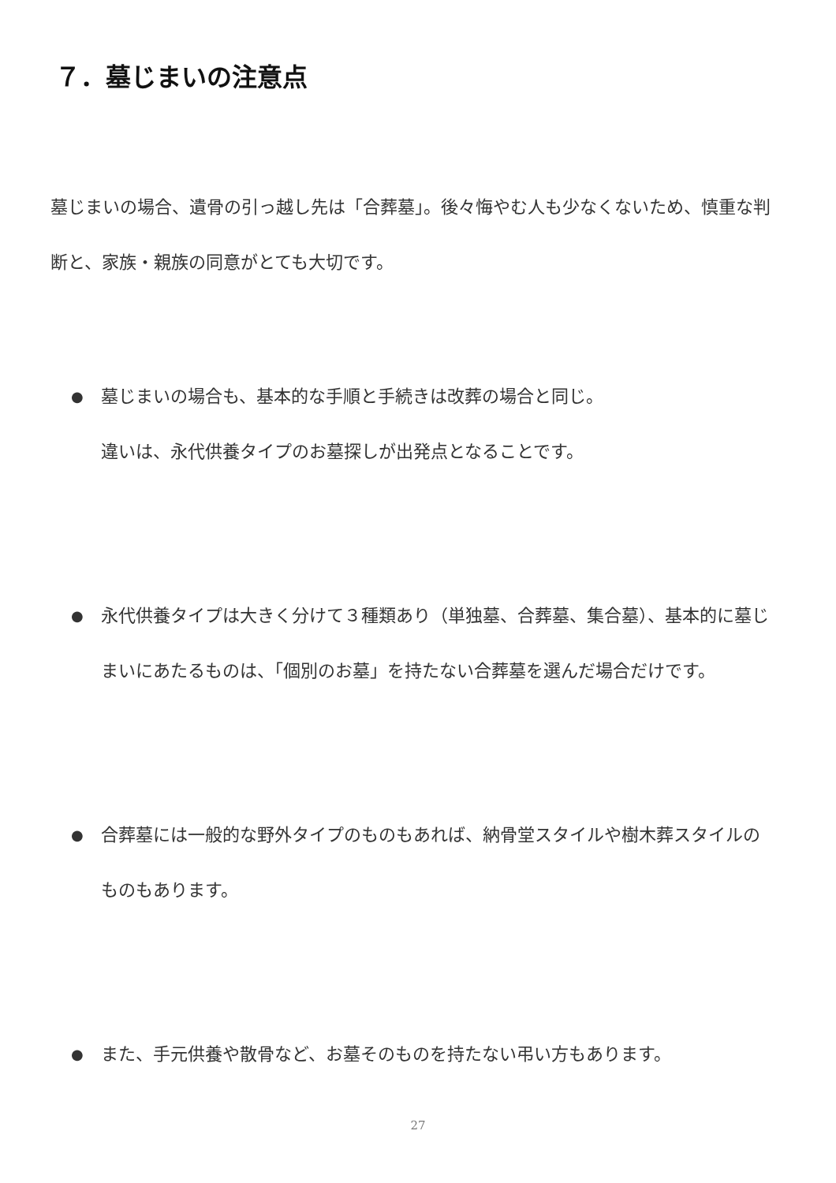７．墓じまいの注意点
墓じまいの場合、遺骨の引っ越し先は「合葬墓」。後々悔やむ人も少なくないため、慎重な判断と、家族・親族の同意がとても大切です。
● 墓じまいの場合も、基本的な手順と手続きは改葬の場合と同じ。
違いは、永代供養タイプのお墓探しが出発点となることです。
● 永代供養タイプは大きく分けて３種類あり（単独墓、合葬墓、集合墓）、基本的に墓じまいにあたるものは、「個別のお墓」を持たない合葬墓を選んだ場合だけです。
● 合葬墓には一般的な野外タイプのものもあれば、納骨堂スタイルや樹木葬スタイルのものもあります。
● また、手元供養や散骨など、お墓そのものを持たない弔い方もあります。
27